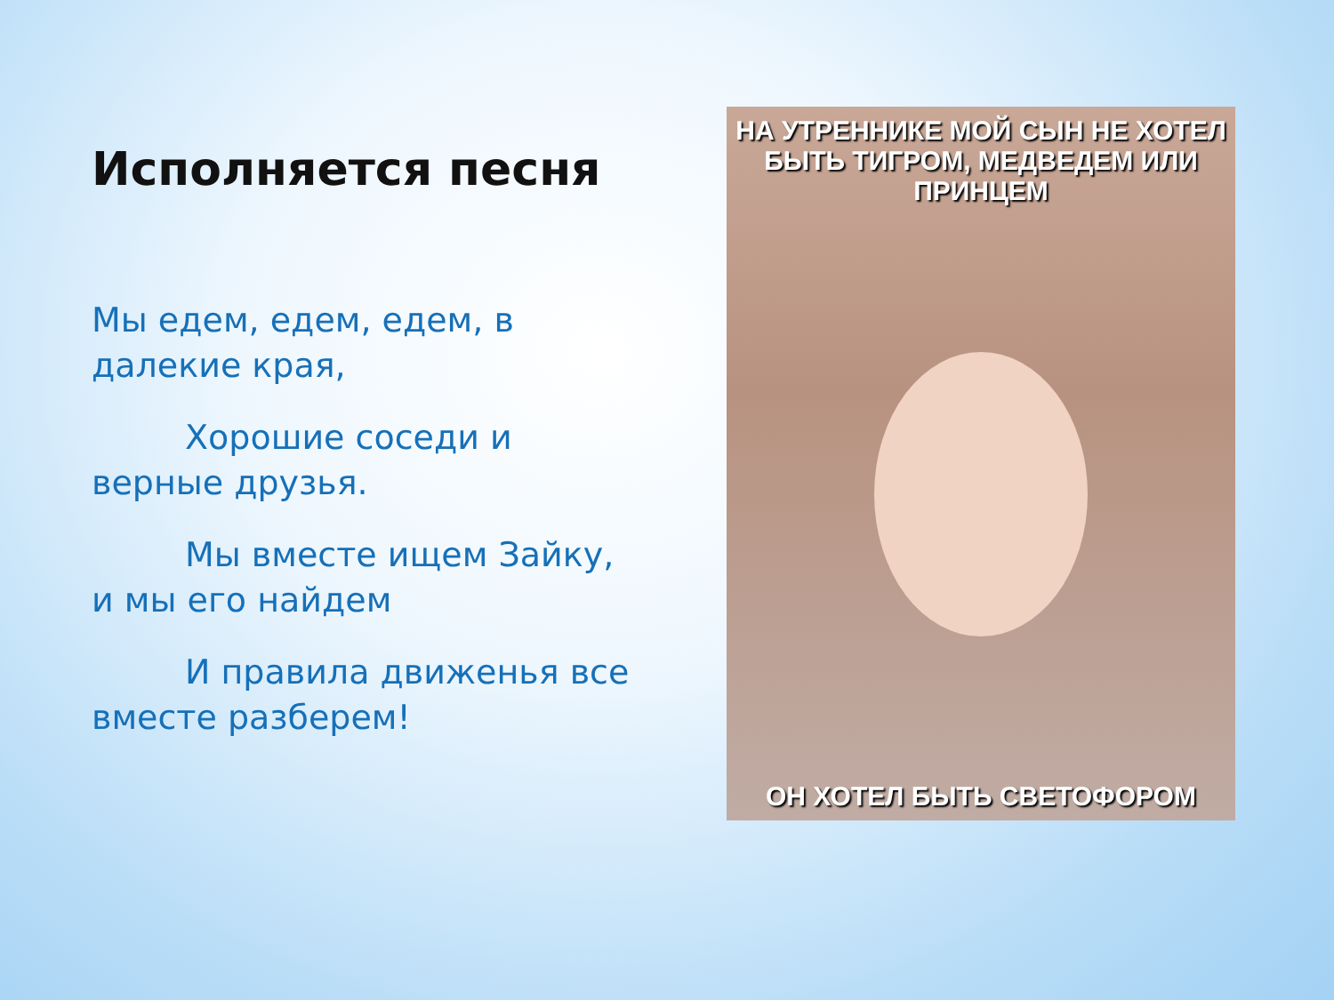Исполняется песня
Мы едем, едем, едем, в далекие края,
Хорошие соседи и верные друзья.
Мы вместе ищем Зайку, и мы его найдем
И правила движенья все вместе разберем!
НА УТРЕННИКЕ МОЙ СЫН НЕ ХОТЕЛ БЫТЬ ТИГРОМ, МЕДВЕДЕМ ИЛИ ПРИНЦЕМ
ОН ХОТЕЛ БЫТЬ СВЕТОФОРОМ